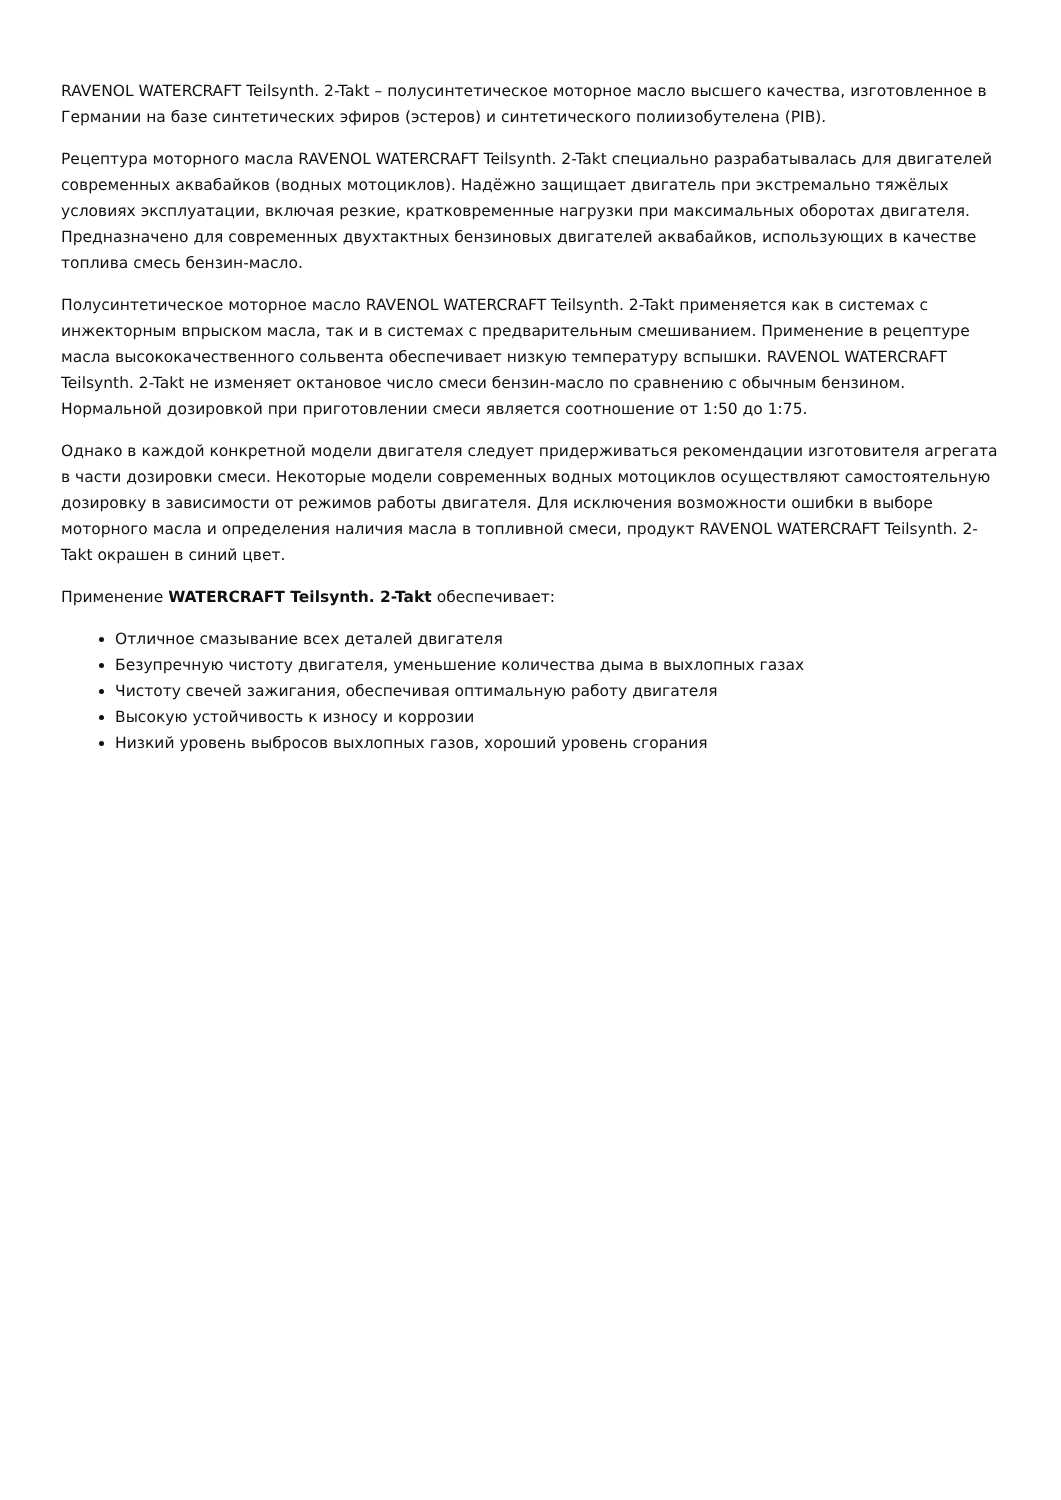RAVENOL WATERCRAFT Teilsynth. 2-Takt – полусинтетическое моторное масло высшего качества, изготовленное в Германии на базе синтетических эфиров (эстеров) и синтетического полиизобутелена (PIB).
Рецептура моторного масла RAVENOL WATERCRAFT Teilsynth. 2-Takt специально разрабатывалась для двигателей современных аквабайков (водных мотоциклов). Надёжно защищает двигатель при экстремально тяжёлых условиях эксплуатации, включая резкие, кратковременные нагрузки при максимальных оборотах двигателя. Предназначено для современных двухтактных бензиновых двигателей аквабайков, использующих в качестве топлива смесь бензин-масло.
Полусинтетическое моторное масло RAVENOL WATERCRAFT Teilsynth. 2-Takt применяется как в системах с инжекторным впрыском масла, так и в системах с предварительным смешиванием. Применение в рецептуре масла высококачественного сольвента обеспечивает низкую температуру вспышки. RAVENOL WATERCRAFT Teilsynth. 2-Takt не изменяет октановое число смеси бензин-масло по сравнению с обычным бензином. Нормальной дозировкой при приготовлении смеси является соотношение от 1:50 до 1:75.
Однако в каждой конкретной модели двигателя следует придерживаться рекомендации изготовителя агрегата в части дозировки смеси. Некоторые модели современных водных мотоциклов осуществляют самостоятельную дозировку в зависимости от режимов работы двигателя. Для исключения возможности ошибки в выборе моторного масла и определения наличия масла в топливной смеси, продукт RAVENOL WATERCRAFT Teilsynth. 2-Takt окрашен в синий цвет.
Применение WATERCRAFT Teilsynth. 2-Takt обеспечивает:
Отличное смазывание всех деталей двигателя
Безупречную чистоту двигателя, уменьшение количества дыма в выхлопных газах
Чистоту свечей зажигания, обеспечивая оптимальную работу двигателя
Высокую устойчивость к износу и коррозии
Низкий уровень выбросов выхлопных газов, хороший уровень сгорания